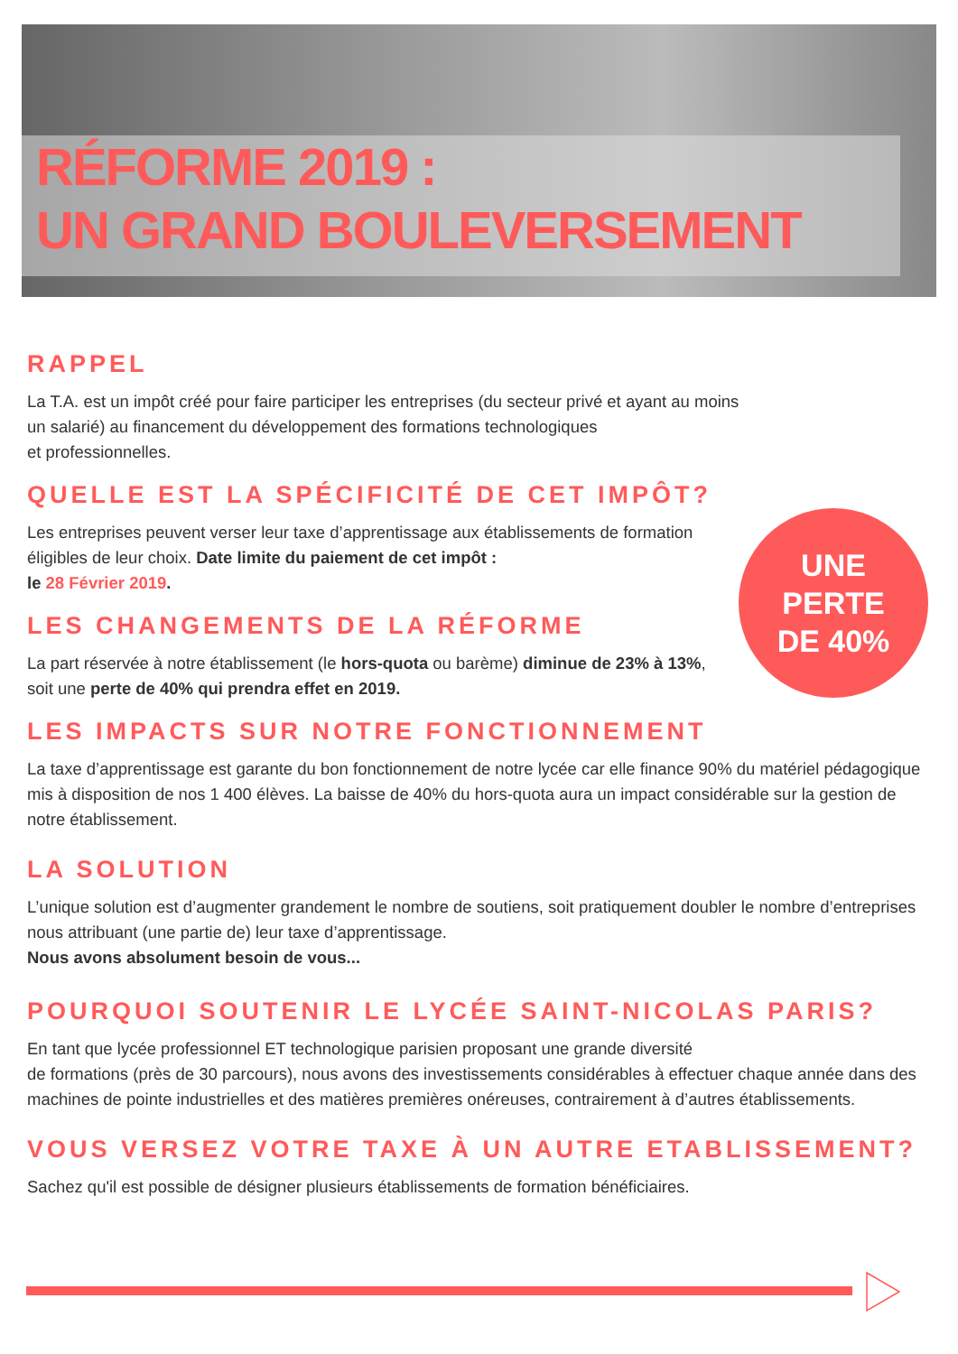RÉFORME 2019 :
UN GRAND BOULEVERSEMENT
RAPPEL
La T.A. est un impôt créé pour faire participer les entreprises (du secteur privé et ayant au moins
un salarié) au financement du développement des formations technologiques
et professionnelles.
QUELLE EST LA SPÉCIFICITÉ DE CET IMPÔT?
Les entreprises peuvent verser leur taxe d’apprentissage aux établissements de formation éligibles de leur choix. Date limite du paiement de cet impôt :
le 28 Février 2019.
LES CHANGEMENTS DE LA RÉFORME
La part réservée à notre établissement (le hors-quota ou barème) diminue de 23% à 13%, soit une perte de 40% qui prendra effet en 2019.
LES IMPACTS SUR NOTRE FONCTIONNEMENT
La taxe d’apprentissage est garante du bon fonctionnement de notre lycée car elle finance 90% du matériel pédagogique mis à disposition de nos 1 400 élèves. La baisse de 40% du hors-quota aura un impact considérable sur la gestion de notre établissement.
LA SOLUTION
L’unique solution est d’augmenter grandement le nombre de soutiens, soit pratiquement doubler le nombre d’entreprises nous attribuant (une partie de) leur taxe d’apprentissage.
Nous avons absolument besoin de vous...
POURQUOI SOUTENIR LE LYCÉE SAINT-NICOLAS PARIS?
En tant que lycée professionnel ET technologique parisien proposant une grande diversité
de formations (près de 30 parcours), nous avons des investissements considérables à effectuer chaque année dans des machines de pointe industrielles et des matières premières onéreuses, contrairement à d’autres établissements.
VOUS VERSEZ VOTRE TAXE À UN AUTRE ETABLISSEMENT?
Sachez qu'il est possible de désigner plusieurs établissements de formation bénéficiaires.
UNE
PERTE
DE 40%